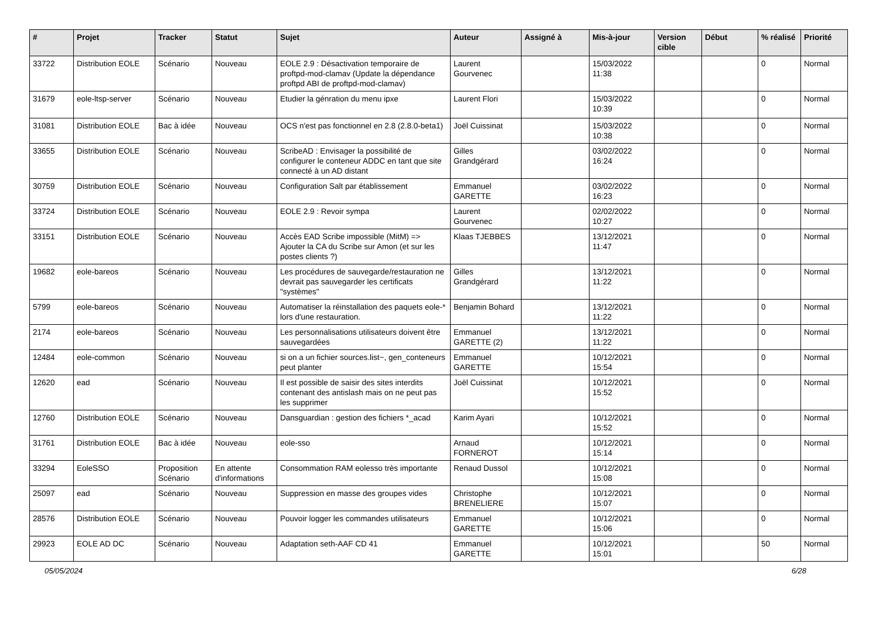| # | Projet | Tracker | Statut | Sujet | Auteur | Assigné à | Mis-à-jour | Version cible | Début | % réalisé | Priorité |
| --- | --- | --- | --- | --- | --- | --- | --- | --- | --- | --- | --- |
| 33722 | Distribution EOLE | Scénario | Nouveau | EOLE 2.9 : Désactivation temporaire de proftpd-mod-clamav (Update la dépendance proftpd ABI de proftpd-mod-clamav) | Laurent Gourvenec | | 15/03/2022 11:38 | | | 0 | Normal |
| 31679 | eole-ltsp-server | Scénario | Nouveau | Etudier la génration du menu ipxe | Laurent Flori | | 15/03/2022 10:39 | | | 0 | Normal |
| 31081 | Distribution EOLE | Bac à idée | Nouveau | OCS n'est pas fonctionnel en 2.8 (2.8.0-beta1) | Joël Cuissinat | | 15/03/2022 10:38 | | | 0 | Normal |
| 33655 | Distribution EOLE | Scénario | Nouveau | ScribeAD : Envisager la possibilité de configurer le conteneur ADDC en tant que site connecté à un AD distant | Gilles Grandgérard | | 03/02/2022 16:24 | | | 0 | Normal |
| 30759 | Distribution EOLE | Scénario | Nouveau | Configuration Salt par établissement | Emmanuel GARETTE | | 03/02/2022 16:23 | | | 0 | Normal |
| 33724 | Distribution EOLE | Scénario | Nouveau | EOLE 2.9 : Revoir sympa | Laurent Gourvenec | | 02/02/2022 10:27 | | | 0 | Normal |
| 33151 | Distribution EOLE | Scénario | Nouveau | Accès EAD Scribe impossible (MitM) => Ajouter la CA du Scribe sur Amon (et sur les postes clients ?) | Klaas TJEBBES | | 13/12/2021 11:47 | | | 0 | Normal |
| 19682 | eole-bareos | Scénario | Nouveau | Les procédures de sauvegarde/restauration ne devrait pas sauvegarder les certificats "systèmes" | Gilles Grandgérard | | 13/12/2021 11:22 | | | 0 | Normal |
| 5799 | eole-bareos | Scénario | Nouveau | Automatiser la réinstallation des paquets eole-* lors d'une restauration. | Benjamin Bohard | | 13/12/2021 11:22 | | | 0 | Normal |
| 2174 | eole-bareos | Scénario | Nouveau | Les personnalisations utilisateurs doivent être sauvegardées | Emmanuel GARETTE (2) | | 13/12/2021 11:22 | | | 0 | Normal |
| 12484 | eole-common | Scénario | Nouveau | si on a un fichier sources.list~, gen_conteneurs peut planter | Emmanuel GARETTE | | 10/12/2021 15:54 | | | 0 | Normal |
| 12620 | ead | Scénario | Nouveau | Il est possible de saisir des sites interdits contenant des antislash mais on ne peut pas les supprimer | Joël Cuissinat | | 10/12/2021 15:52 | | | 0 | Normal |
| 12760 | Distribution EOLE | Scénario | Nouveau | Dansguardian : gestion des fichiers *_acad | Karim Ayari | | 10/12/2021 15:52 | | | 0 | Normal |
| 31761 | Distribution EOLE | Bac à idée | Nouveau | eole-sso | Arnaud FORNEROT | | 10/12/2021 15:14 | | | 0 | Normal |
| 33294 | EoleSSO | Proposition Scénario | En attente d'informations | Consommation RAM eolesso très importante | Renaud Dussol | | 10/12/2021 15:08 | | | 0 | Normal |
| 25097 | ead | Scénario | Nouveau | Suppression en masse des groupes vides | Christophe BRENELIERE | | 10/12/2021 15:07 | | | 0 | Normal |
| 28576 | Distribution EOLE | Scénario | Nouveau | Pouvoir logger les commandes utilisateurs | Emmanuel GARETTE | | 10/12/2021 15:06 | | | 0 | Normal |
| 29923 | EOLE AD DC | Scénario | Nouveau | Adaptation seth-AAF CD 41 | Emmanuel GARETTE | | 10/12/2021 15:01 | | | 50 | Normal |
05/05/2024 6/28